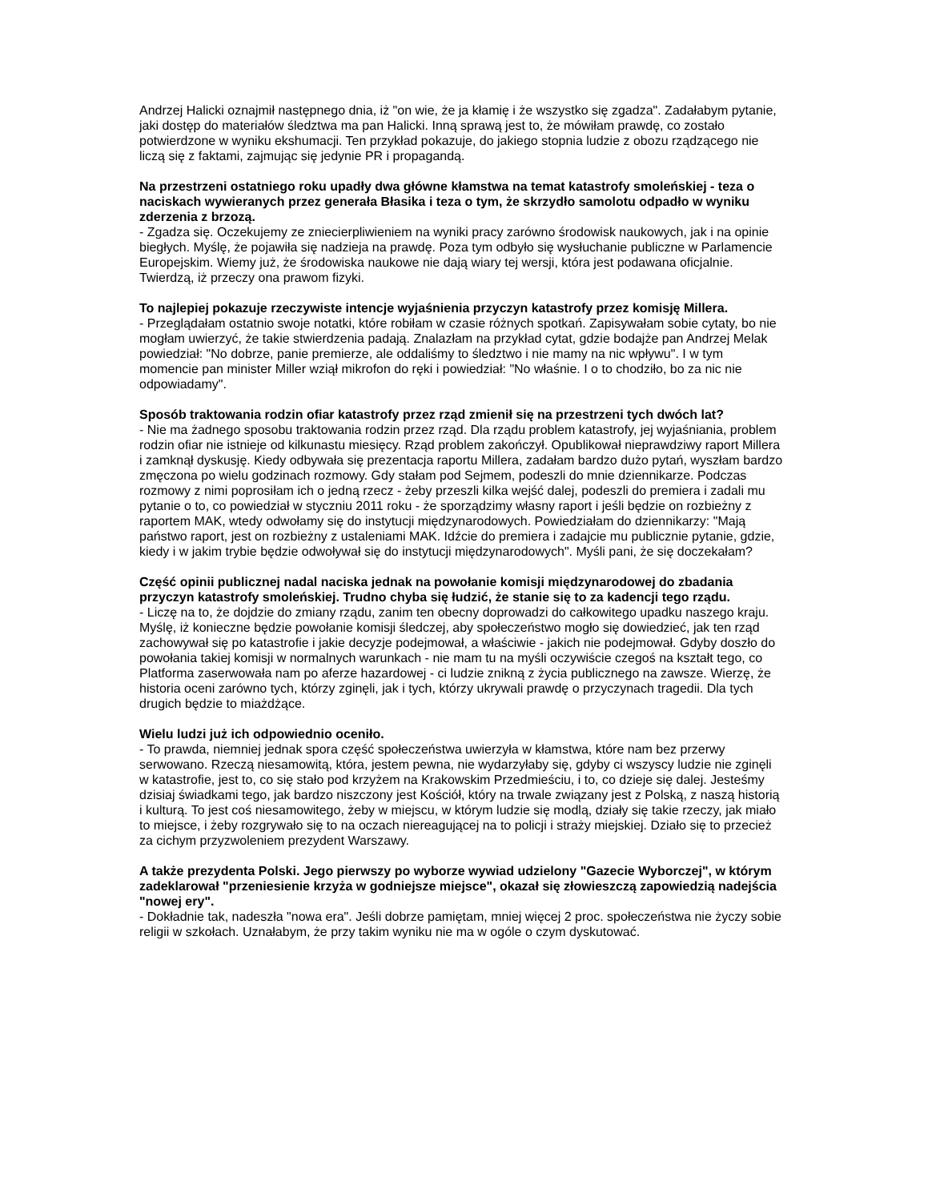Andrzej Halicki oznajmił następnego dnia, iż "on wie, że ja kłamię i że wszystko się zgadza". Zadałabym pytanie, jaki dostęp do materiałów śledztwa ma pan Halicki. Inną sprawą jest to, że mówiłam prawdę, co zostało potwierdzone w wyniku ekshumacji. Ten przykład pokazuje, do jakiego stopnia ludzie z obozu rządzącego nie liczą się z faktami, zajmując się jedynie PR i propagandą.
Na przestrzeni ostatniego roku upadły dwa główne kłamstwa na temat katastrofy smoleńskiej - teza o naciskach wywieranych przez generała Błasika i teza o tym, że skrzydło samolotu odpadło w wyniku zderzenia z brzozą.
- Zgadza się. Oczekujemy ze zniecierpliwieniem na wyniki pracy zarówno środowisk naukowych, jak i na opinie biegłych. Myślę, że pojawiła się nadzieja na prawdę. Poza tym odbyło się wysłuchanie publiczne w Parlamencie Europejskim. Wiemy już, że środowiska naukowe nie dają wiary tej wersji, która jest podawana oficjalnie. Twierdzą, iż przeczy ona prawom fizyki.
To najlepiej pokazuje rzeczywiste intencje wyjaśnienia przyczyn katastrofy przez komisję Millera.
- Przeglądałam ostatnio swoje notatki, które robiłam w czasie różnych spotkań. Zapisywałam sobie cytaty, bo nie mogłam uwierzyć, że takie stwierdzenia padają. Znalazłam na przykład cytat, gdzie bodajże pan Andrzej Melak powiedział: "No dobrze, panie premierze, ale oddaliśmy to śledztwo i nie mamy na nic wpływu". I w tym momencie pan minister Miller wziął mikrofon do ręki i powiedział: "No właśnie. I o to chodziło, bo za nic nie odpowiadamy".
Sposób traktowania rodzin ofiar katastrofy przez rząd zmienił się na przestrzeni tych dwóch lat?
- Nie ma żadnego sposobu traktowania rodzin przez rząd. Dla rządu problem katastrofy, jej wyjaśniania, problem rodzin ofiar nie istnieje od kilkunastu miesięcy. Rząd problem zakończył. Opublikował nieprawdziwy raport Millera i zamknął dyskusję. Kiedy odbywała się prezentacja raportu Millera, zadałam bardzo dużo pytań, wyszłam bardzo zmęczona po wielu godzinach rozmowy. Gdy stałam pod Sejmem, podeszli do mnie dziennikarze. Podczas rozmowy z nimi poprosiłam ich o jedną rzecz - żeby przeszli kilka wejść dalej, podeszli do premiera i zadali mu pytanie o to, co powiedział w styczniu 2011 roku - że sporządzimy własny raport i jeśli będzie on rozbieżny z raportem MAK, wtedy odwołamy się do instytucji międzynarodowych. Powiedziałam do dziennikarzy: "Mają państwo raport, jest on rozbieżny z ustaleniami MAK. Idźcie do premiera i zadajcie mu publicznie pytanie, gdzie, kiedy i w jakim trybie będzie odwoływał się do instytucji międzynarodowych". Myśli pani, że się doczekałam?
Część opinii publicznej nadal naciska jednak na powołanie komisji międzynarodowej do zbadania przyczyn katastrofy smoleńskiej. Trudno chyba się łudzić, że stanie się to za kadencji tego rządu.
- Liczę na to, że dojdzie do zmiany rządu, zanim ten obecny doprowadzi do całkowitego upadku naszego kraju. Myślę, iż konieczne będzie powołanie komisji śledczej, aby społeczeństwo mogło się dowiedzieć, jak ten rząd zachowywał się po katastrofie i jakie decyzje podejmował, a właściwie - jakich nie podejmował. Gdyby doszło do powołania takiej komisji w normalnych warunkach - nie mam tu na myśli oczywiście czegoś na kształt tego, co Platforma zaserwowała nam po aferze hazardowej - ci ludzie znikną z życia publicznego na zawsze. Wierzę, że historia oceni zarówno tych, którzy zginęli, jak i tych, którzy ukrywali prawdę o przyczynach tragedii. Dla tych drugich będzie to miażdżące.
Wielu ludzi już ich odpowiednio oceniło.
- To prawda, niemniej jednak spora część społeczeństwa uwierzyła w kłamstwa, które nam bez przerwy serwowano. Rzeczą niesamowitą, która, jestem pewna, nie wydarzyłaby się, gdyby ci wszyscy ludzie nie zginęli w katastrofie, jest to, co się stało pod krzyżem na Krakowskim Przedmieściu, i to, co dzieje się dalej. Jesteśmy dzisiaj świadkami tego, jak bardzo niszczony jest Kościół, który na trwale związany jest z Polską, z naszą historią i kulturą. To jest coś niesamowitego, żeby w miejscu, w którym ludzie się modlą, działy się takie rzeczy, jak miało to miejsce, i żeby rozgrywało się to na oczach niereagującej na to policji i straży miejskiej. Działo się to przecież za cichym przyzwoleniem prezydent Warszawy.
A także prezydenta Polski. Jego pierwszy po wyborze wywiad udzielony "Gazecie Wyborczej", w którym zadeklarował "przeniesienie krzyża w godniejsze miejsce", okazał się złowieszczą zapowiedzią nadejścia "nowej ery".
- Dokładnie tak, nadeszła "nowa era". Jeśli dobrze pamiętam, mniej więcej 2 proc. społeczeństwa nie życzy sobie religii w szkołach. Uznałabym, że przy takim wyniku nie ma w ogóle o czym dyskutować.